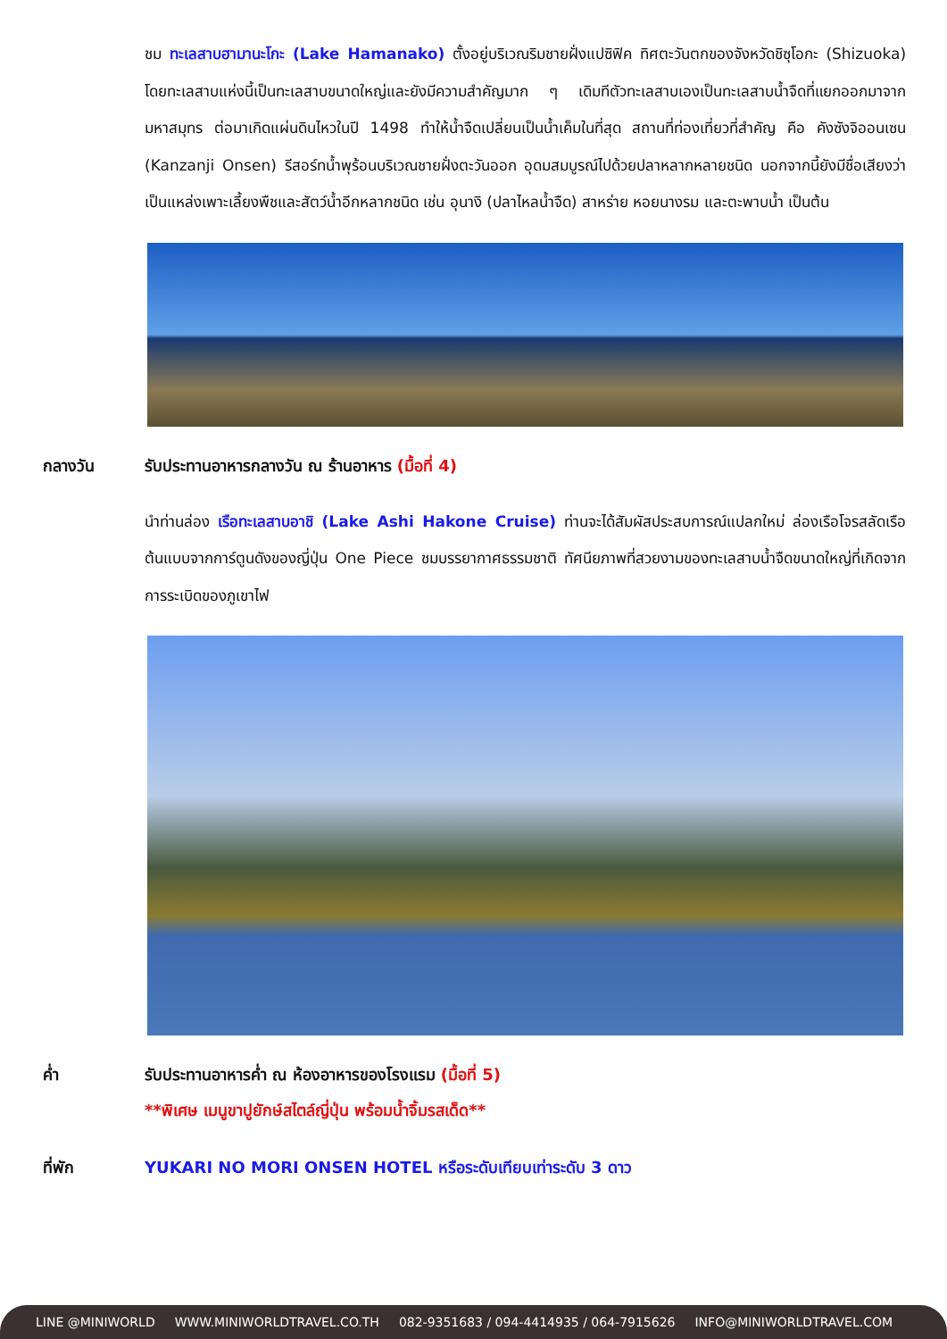ชม ทะเลสาบฮามานะโกะ (Lake Hamanako) ตั้งอยู่บริเวณริมชายฝั่งแปซิฟิค ทิศตะวันตกของจังหวัดชิซุโอกะ (Shizuoka) โดยทะเลสาบแห่งนี้เป็นทะเลสาบขนาดใหญ่และยังมีความสำคัญมาก ๆ เดิมทีตัวทะเลสาบเองเป็นทะเลสาบน้ำจืดที่แยกออกมาจากมหาสมุทร ต่อมาเกิดแผ่นดินไหวในปี 1498 ทำให้น้ำจืดเปลี่ยนเป็นน้ำเค็มในที่สุด สถานที่ท่องเที่ยวที่สำคัญ คือ คังซังจิออนเซน (Kanzanji Onsen) รีสอร์ทน้ำพุร้อนบริเวณชายฝั่งตะวันออก อุดมสมบูรณ์ไปด้วยปลาหลากหลายชนิด นอกจากนี้ยังมีชื่อเสียงว่าเป็นแหล่งเพาะเลี้ยงพืชและสัตว์น้ำอีกหลากชนิด เช่น อุนางิ (ปลาไหลน้ำจืด) สาหร่าย หอยนางรม และตะพาบน้ำ เป็นต้น
กลางวัน รับประทานอาหารกลางวัน ณ ร้านอาหาร (มื้อที่ 4)
นำท่านล่อง เรือทะเลสาบอาชิ (Lake Ashi Hakone Cruise) ท่านจะได้สัมผัสประสบการณ์แปลกใหม่ ล่องเรือโจรสลัดเรือต้นแบบจากการ์ตูนดังของญี่ปุ่น One Piece ชมบรรยากาศธรรมชาติ ทัศนียภาพที่สวยงามของทะเลสาบน้ำจืดขนาดใหญ่ที่เกิดจากการระเบิดของภูเขาไฟ
ค่ำ รับประทานอาหารค่ำ ณ ห้องอาหารของโรงแรม (มื้อที่ 5)
**พิเศษ เมนูขาปูยักษ์สไตล์ญี่ปุ่น พร้อมน้ำจิ้มรสเด็ด**
ที่พัก YUKARI NO MORI ONSEN HOTEL หรือระดับเทียบเท่าระดับ 3 ดาว
LINE @MINIWORLD WWW.MINIWORLDTRAVEL.CO.TH 082-9351683 / 094-4414935 / 064-7915626 INFO@MINIWORLDTRAVEL.COM